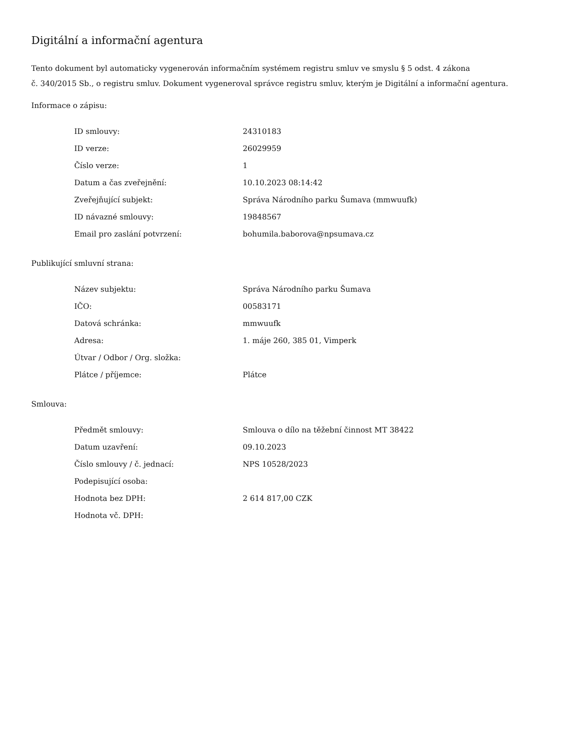Digitální a informační agentura
Tento dokument byl automaticky vygenerován informačním systémem registru smluv ve smyslu § 5 odst. 4 zákona
č. 340/2015 Sb., o registru smluv. Dokument vygeneroval správce registru smluv, kterým je Digitální a informační agentura.
Informace o zápisu:
| ID smlouvy: | 24310183 |
| ID verze: | 26029959 |
| Číslo verze: | 1 |
| Datum a čas zveřejnění: | 10.10.2023 08:14:42 |
| Zveřejňující subjekt: | Správa Národního parku Šumava (mmwuufk) |
| ID návazné smlouvy: | 19848567 |
| Email pro zaslání potvrzení: | bohumila.baborova@npsumava.cz |
Publikující smluvní strana:
| Název subjektu: | Správa Národního parku Šumava |
| IČO: | 00583171 |
| Datová schránka: | mmwuufk |
| Adresa: | 1. máje 260, 385 01, Vimperk |
| Útvar / Odbor / Org. složka: | |
| Plátce / příjemce: | Plátce |
Smlouva:
| Předmět smlouvy: | Smlouva o dílo na těžební činnost MT 38422 |
| Datum uzavření: | 09.10.2023 |
| Číslo smlouvy / č. jednací: | NPS 10528/2023 |
| Podepisující osoba: | |
| Hodnota bez DPH: | 2 614 817,00 CZK |
| Hodnota vč. DPH: | |